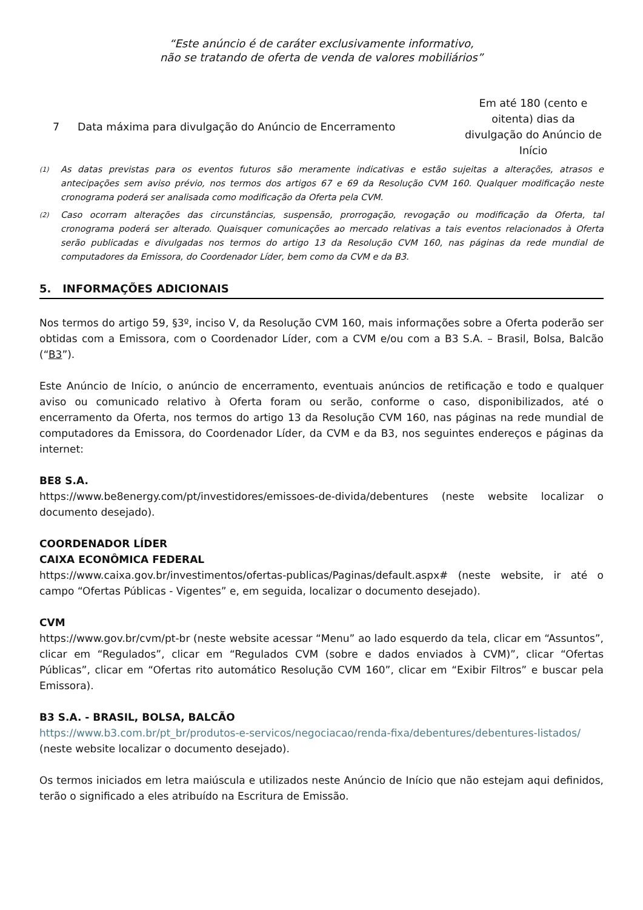“Este anúncio é de caráter exclusivamente informativo,
não se tratando de oferta de venda de valores mobiliários”
| 7 | Data máxima para divulgação do Anúncio de Encerramento | Em até 180 (cento e oitenta) dias da divulgação do Anúncio de Início |
<sup>(1)</sup> As datas previstas para os eventos futuros são meramente indicativas e estão sujeitas a alterações, atrasos e antecipações sem aviso prévio, nos termos dos artigos 67 e 69 da Resolução CVM 160. Qualquer modificação neste cronograma poderá ser analisada como modificação da Oferta pela CVM.
<sup>(2)</sup> Caso ocorram alterações das circunstâncias, suspensão, prorrogação, revogação ou modificação da Oferta, tal cronograma poderá ser alterado. Quaisquer comunicações ao mercado relativas a tais eventos relacionados à Oferta serão publicadas e divulgadas nos termos do artigo 13 da Resolução CVM 160, nas páginas da rede mundial de computadores da Emissora, do Coordenador Líder, bem como da CVM e da B3.
5. INFORMAÇÕES ADICIONAIS
Nos termos do artigo 59, §3º, inciso V, da Resolução CVM 160, mais informações sobre a Oferta poderão ser obtidas com a Emissora, com o Coordenador Líder, com a CVM e/ou com a B3 S.A. – Brasil, Bolsa, Balcão (“B3”).
Este Anúncio de Início, o anúncio de encerramento, eventuais anúncios de retificação e todo e qualquer aviso ou comunicado relativo à Oferta foram ou serão, conforme o caso, disponibilizados, até o encerramento da Oferta, nos termos do artigo 13 da Resolução CVM 160, nas páginas na rede mundial de computadores da Emissora, do Coordenador Líder, da CVM e da B3, nos seguintes endereços e páginas da internet:
BE8 S.A.
https://www.be8energy.com/pt/investidores/emissoes-de-divida/debentures (neste website localizar o documento desejado).
COORDENADOR LÍDER
CAIXA ECONÔMICA FEDERAL
https://www.caixa.gov.br/investimentos/ofertas-publicas/Paginas/default.aspx# (neste website, ir até o campo “Ofertas Públicas - Vigentes” e, em seguida, localizar o documento desejado).
CVM
https://www.gov.br/cvm/pt-br (neste website acessar “Menu” ao lado esquerdo da tela, clicar em “Assuntos”, clicar em “Regulados”, clicar em “Regulados CVM (sobre e dados enviados à CVM)”, clicar “Ofertas Públicas”, clicar em “Ofertas rito automático Resolução CVM 160”, clicar em “Exibir Filtros” e buscar pela Emissora).
B3 S.A. - BRASIL, BOLSA, BALCÃO
https://www.b3.com.br/pt_br/produtos-e-servicos/negociacao/renda-fixa/debentures/debentures-listados/ (neste website localizar o documento desejado).
Os termos iniciados em letra maiúscula e utilizados neste Anúncio de Início que não estejam aqui definidos, terão o significado a eles atribuído na Escritura de Emissão.